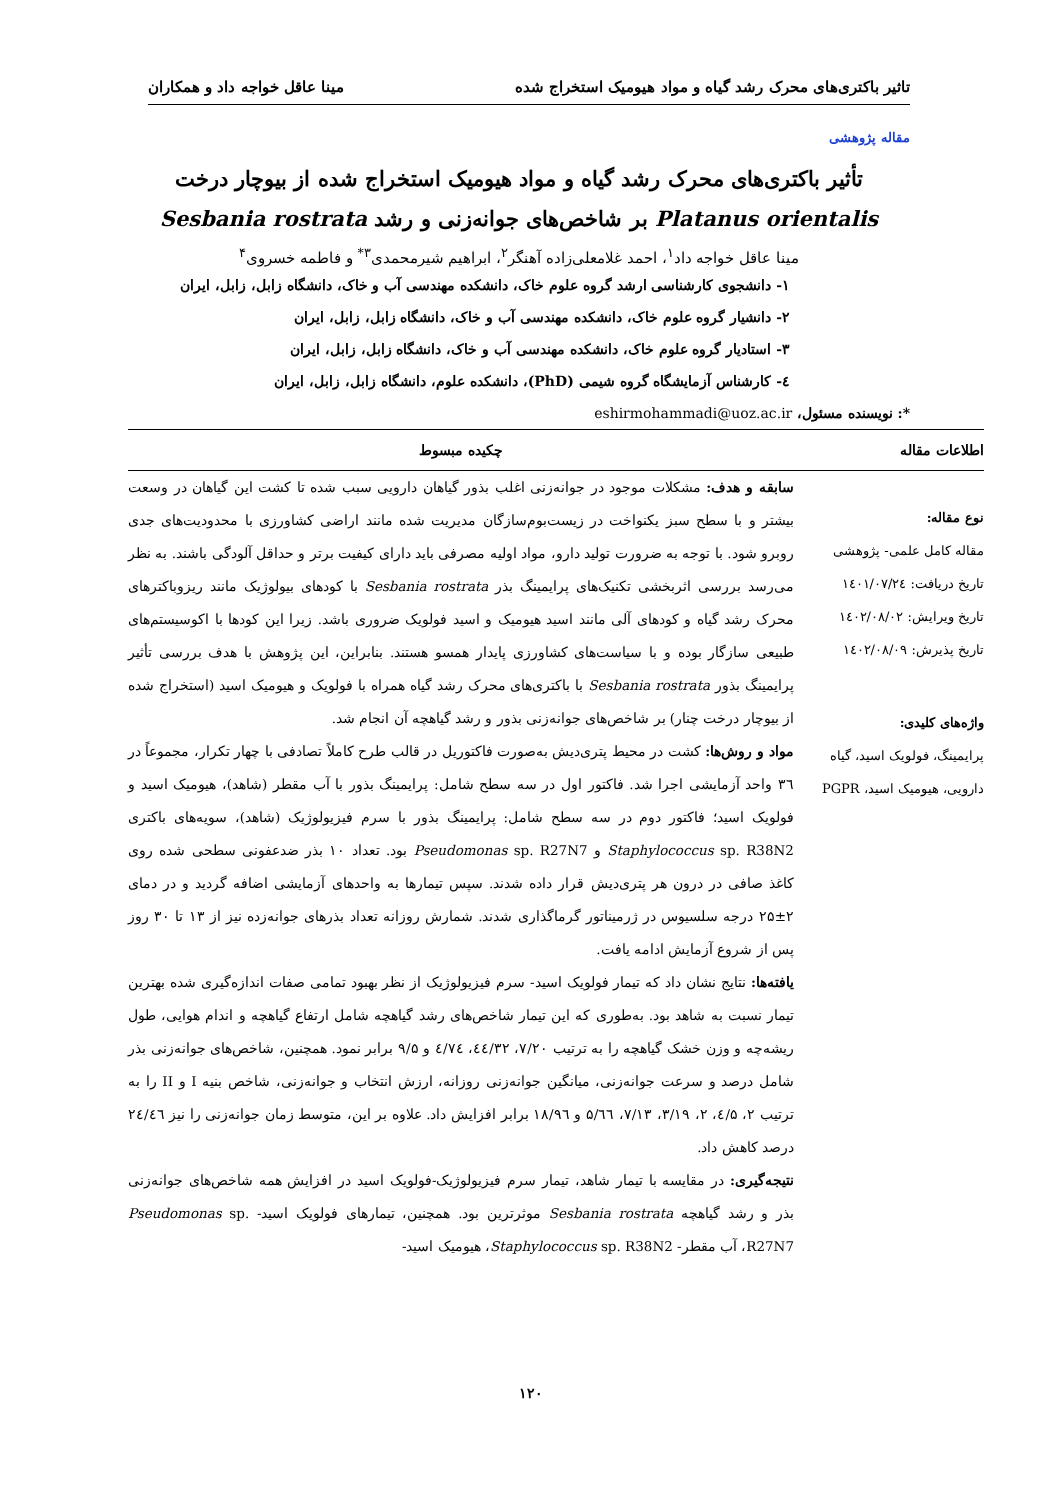تاثیر باکتری‌های محرک رشد گیاه و مواد هیومیک استخراج شده مینا عاقل خواجه داد و همکاران
مقاله پژوهشی
تأثیر باکتری‌های محرک رشد گیاه و مواد هیومیک استخراج شده از بیوچار درخت Platanus orientalis بر شاخص‌های جوانه‌زنی و رشد Sesbania rostrata
مینا عاقل خواجه داد<sup>۱</sup>، احمد غلامعلی‌زاده آهنگر<sup>۲</sup>، ابراهیم شیرمحمدی<sup>۳*</sup> و فاطمه خسروی<sup>۴</sup>
۱- دانشجوی کارشناسی ارشد گروه علوم خاک، دانشکده مهندسی آب و خاک، دانشگاه زابل، زابل، ایران
۲- دانشیار گروه علوم خاک، دانشکده مهندسی آب و خاک، دانشگاه زابل، زابل، ایران
۳- استادیار گروه علوم خاک، دانشکده مهندسی آب و خاک، دانشگاه زابل، زابل، ایران
٤- کارشناس آزمایشگاه گروه شیمی (PhD)، دانشکده علوم، دانشگاه زابل، زابل، ایران
*: نویسنده مسئول، eshirmohammadi@uoz.ac.ir
اطلاعات مقاله
نوع مقاله:
مقاله کامل علمی- پژوهشی
تاریخ دریافت: ۱٤۰۱/۰۷/۲٤
تاریخ ویرایش: ۱٤۰۲/۰۸/۰۲
تاریخ پذیرش: ۱٤۰۲/۰۸/۰۹
واژه‌های کلیدی:
پرایمینگ، فولویک اسید، گیاه دارویی، هیومیک اسید، PGPR
چکیده مبسوط
سابقه و هدف: مشکلات موجود در جوانه‌زنی اغلب بذور گیاهان دارویی سبب شده تا کشت این گیاهان در وسعت بیشتر و با سطح سبز یکنواخت در زیست‌بوم‌سازگان مدیریت شده مانند اراضی کشاورزی با محدودیت‌های جدی روبرو شود. با توجه به ضرورت تولید دارو، مواد اولیه مصرفی باید دارای کیفیت برتر و حداقل آلودگی باشند. به نظر می‌رسد بررسی اثربخشی تکنیک‌های پرایمینگ بذر Sesbania rostrata با کودهای بیولوژیک مانند ریزوباکترهای محرک رشد گیاه و کودهای آلی مانند اسید هیومیک و اسید فولویک ضروری باشد. زیرا این کودها با اکوسیستم‌های طبیعی سازگار بوده و با سیاست‌های کشاورزی پایدار همسو هستند. بنابراین، این پژوهش با هدف بررسی تأثیر پرایمینگ بذور Sesbania rostrata با باکتری‌های محرک رشد گیاه همراه با فولویک و هیومیک اسید (استخراج شده از بیوچار درخت چنار) بر شاخص‌های جوانه‌زنی بذور و رشد گیاهچه آن انجام شد.
مواد و روش‌ها: کشت در محیط پتری‌دیش به‌صورت فاکتوریل در قالب طرح کاملاً تصادفی با چهار تکرار، مجموعاً در ۳٦ واحد آزمایشی اجرا شد. فاکتور اول در سه سطح شامل: پرایمینگ بذور با آب مقطر (شاهد)، هیومیک اسید و فولویک اسید؛ فاکتور دوم در سه سطح شامل: پرایمینگ بذور با سرم فیزیولوژیک (شاهد)، سویه‌های باکتری Staphylococcus sp. R38N2 و Pseudomonas sp. R27N7 بود. تعداد ۱۰ بذر ضدعفونی سطحی شده روی کاغذ صافی در درون هر پتری‌دیش قرار داده شدند. سپس تیمارها به واحدهای آزمایشی اضافه گردید و در دمای ۲±۲۵ درجه سلسیوس در ژرمیناتور گرماگذاری شدند. شمارش روزانه تعداد بذرهای جوانه‌زده نیز از ۱۳ تا ۳۰ روز پس از شروع آزمایش ادامه یافت.
یافته‌ها: نتایج نشان داد که تیمار فولویک اسید- سرم فیزیولوژیک از نظر بهبود تمامی صفات اندازه‌گیری شده بهترین تیمار نسبت به شاهد بود. به‌طوری که این تیمار شاخص‌های رشد گیاهچه شامل ارتفاع گیاهچه و اندام هوایی، طول ریشه‌چه و وزن خشک گیاهچه را به ترتیب ۷/۲۰، ٤٤/۳۲، ٤/۷٤ و ۹/۵ برابر نمود. همچنین، شاخص‌های جوانه‌زنی بذر شامل درصد و سرعت جوانه‌زنی، میانگین جوانه‌زنی روزانه، ارزش انتخاب و جوانه‌زنی، شاخص بنیه I و II را به ترتیب ۲، ٤/۵، ۲، ۳/۱۹، ۷/۱۳، ۵/٦٦ و ۱۸/۹٦ برابر افزایش داد. علاوه بر این، متوسط زمان جوانه‌زنی را نیز ۲٤/٤٦ درصد کاهش داد.
نتیجه‌گیری: در مقایسه با تیمار شاهد، تیمار سرم فیزیولوژیک-فولویک اسید در افزایش همه شاخص‌های جوانه‌زنی بذر و رشد گیاهچه Sesbania rostrata موثرترین بود. همچنین، تیمارهای فولویک اسید- Pseudomonas sp. R27N7، آب مقطر- Staphylococcus sp. R38N2، هیومیک اسید-
۱۲۰